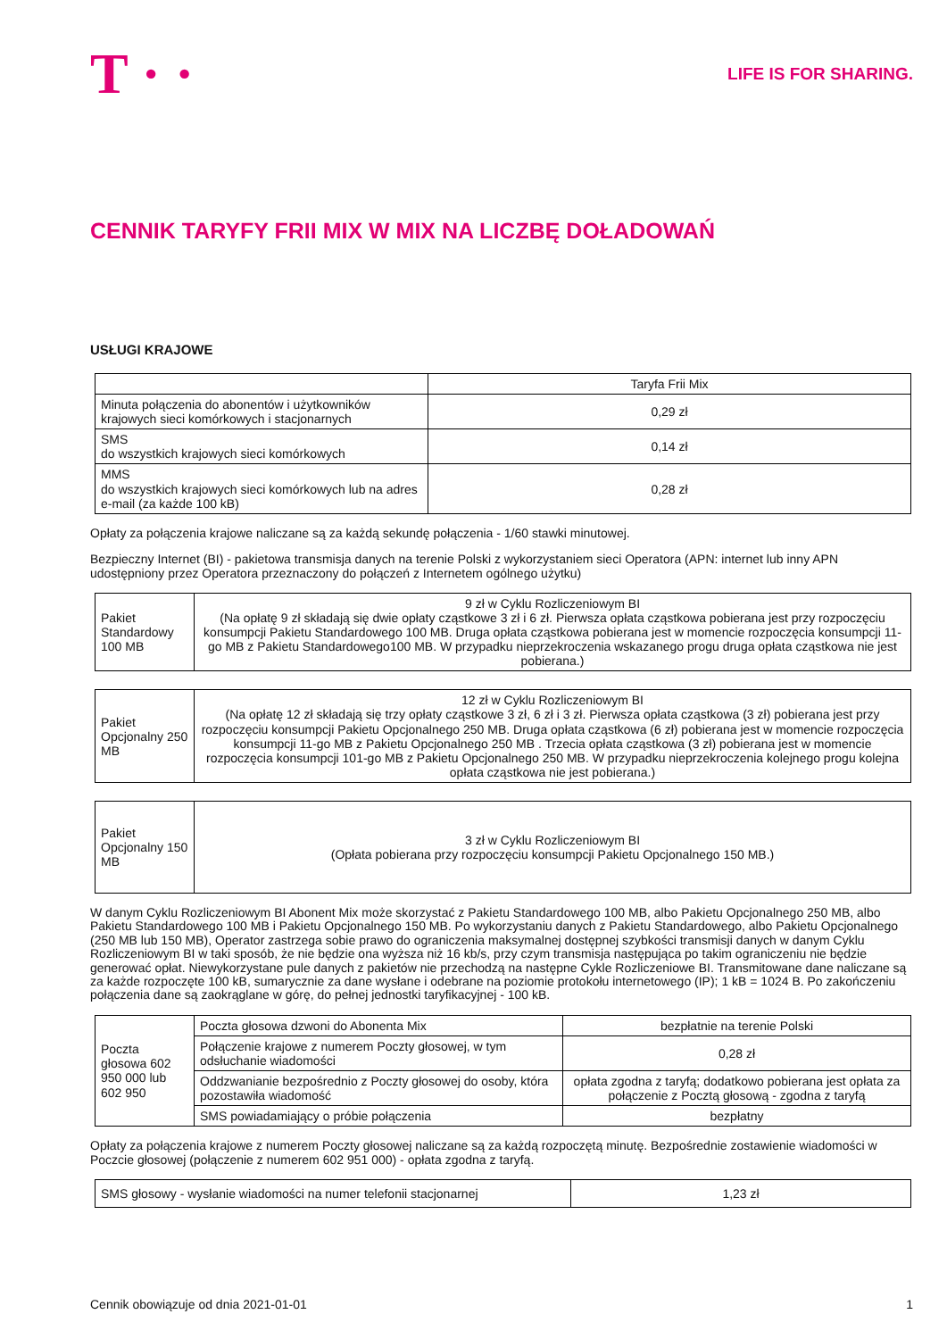T · ·
LIFE IS FOR SHARING.
CENNIK TARYFY FRII MIX W MIX NA LICZBĘ DOŁADOWAŃ
USŁUGI KRAJOWE
| | Taryfa Frii Mix |
| Minuta połączenia do abonentów i użytkowników krajowych sieci komórkowych i stacjonarnych | 0,29 zł |
| SMS do wszystkich krajowych sieci komórkowych | 0,14 zł |
| MMS do wszystkich krajowych sieci komórkowych lub na adres e-mail (za każde 100 kB) | 0,28 zł |
Opłaty za połączenia krajowe naliczane są za każdą sekundę połączenia - 1/60 stawki minutowej.
Bezpieczny Internet (BI) - pakietowa transmisja danych na terenie Polski z wykorzystaniem sieci Operatora (APN: internet lub inny APN udostępniony przez Operatora przeznaczony do połączeń z Internetem ogólnego użytku)
| Pakiet Standardowy 100 MB | 9 zł w Cyklu Rozliczeniowym BI (Na opłatę 9 zł składają się dwie opłaty cząstkowe 3 zł i 6 zł. Pierwsza opłata cząstkowa pobierana jest przy rozpoczęciu konsumpcji Pakietu Standardowego 100 MB. Druga opłata cząstkowa pobierana jest w momencie rozpoczęcia konsumpcji 11-go MB z Pakietu Standardowego100 MB. W przypadku nieprzekroczenia wskazanego progu druga opłata cząstkowa nie jest pobierana.) |
| Pakiet Opcjonalny 250 MB | 12 zł w Cyklu Rozliczeniowym BI (Na opłatę 12 zł składają się trzy opłaty cząstkowe 3 zł, 6 zł i 3 zł. Pierwsza opłata cząstkowa (3 zł) pobierana jest przy rozpoczęciu konsumpcji Pakietu Opcjonalnego 250 MB. Druga opłata cząstkowa (6 zł) pobierana jest w momencie rozpoczęcia konsumpcji 11-go MB z Pakietu Opcjonalnego 250 MB . Trzecia opłata cząstkowa (3 zł) pobierana jest w momencie rozpoczęcia konsumpcji 101-go MB z Pakietu Opcjonalnego 250 MB. W przypadku nieprzekroczenia kolejnego progu kolejna opłata cząstkowa nie jest pobierana.) |
| Pakiet Opcjonalny 150 MB | 3 zł w Cyklu Rozliczeniowym BI (Opłata pobierana przy rozpoczęciu konsumpcji Pakietu Opcjonalnego 150 MB.) |
W danym Cyklu Rozliczeniowym BI Abonent Mix może skorzystać z Pakietu Standardowego 100 MB, albo Pakietu Opcjonalnego 250 MB, albo Pakietu Standardowego 100 MB i Pakietu Opcjonalnego 150 MB. Po wykorzystaniu danych z Pakietu Standardowego, albo Pakietu Opcjonalnego (250 MB lub 150 MB), Operator zastrzega sobie prawo do ograniczenia maksymalnej dostępnej szybkości transmisji danych w danym Cyklu Rozliczeniowym BI w taki sposób, że nie będzie ona wyższa niż 16 kb/s, przy czym transmisja następująca po takim ograniczeniu nie będzie generować opłat. Niewykorzystane pule danych z pakietów nie przechodzą na następne Cykle Rozliczeniowe BI. Transmitowane dane naliczane są za każde rozpoczęte 100 kB, sumarycznie za dane wysłane i odebrane na poziomie protokołu internetowego (IP); 1 kB = 1024 B. Po zakończeniu połączenia dane są zaokrąglane w górę, do pełnej jednostki taryfikacyjnej - 100 kB.
| Poczta głosowa 602 950 000 lub 602 950 | Poczta głosowa dzwoni do Abonenta Mix | bezpłatnie na terenie Polski |
| | Połączenie krajowe z numerem Poczty głosowej, w tym odsłuchanie wiadomości | 0,28 zł |
| | Oddzwanianie bezpośrednio z Poczty głosowej do osoby, która pozostawiła wiadomość | opłata zgodna z taryfą; dodatkowo pobierana jest opłata za połączenie z Pocztą głosową - zgodna z taryfą |
| | SMS powiadamiający o próbie połączenia | bezpłatny |
Opłaty za połączenia krajowe z numerem Poczty głosowej naliczane są za każdą rozpoczętą minutę. Bezpośrednie zostawienie wiadomości w Poczcie głosowej (połączenie z numerem 602 951 000) - opłata zgodna z taryfą.
| SMS głosowy - wysłanie wiadomości na numer telefonii stacjonarnej | 1,23 zł |
Cennik obowiązuje od dnia 2021-01-01 1